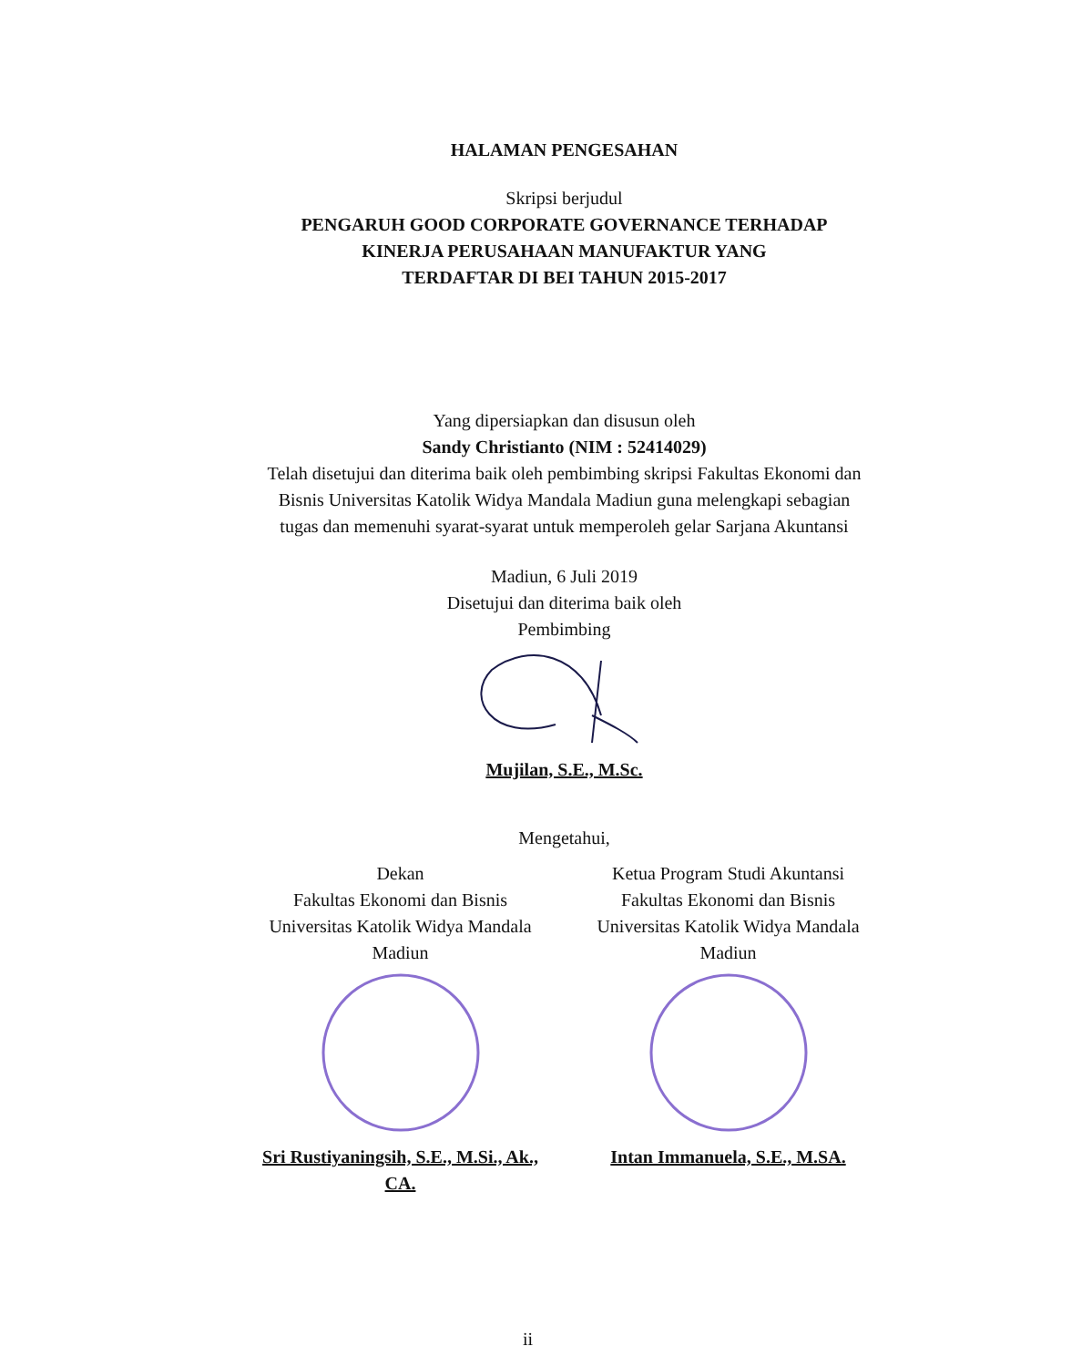HALAMAN PENGESAHAN
Skripsi berjudul
PENGARUH GOOD CORPORATE GOVERNANCE TERHADAP
KINERJA PERUSAHAAN MANUFAKTUR YANG
TERDAFTAR DI BEI TAHUN 2015-2017
Yang dipersiapkan dan disusun oleh
Sandy Christianto (NIM : 52414029)
Telah disetujui dan diterima baik oleh pembimbing skripsi Fakultas Ekonomi dan
Bisnis Universitas Katolik Widya Mandala Madiun guna melengkapi sebagian
tugas dan memenuhi syarat-syarat untuk memperoleh gelar Sarjana Akuntansi
Madiun, 6 Juli 2019
Disetujui dan diterima baik oleh
Pembimbing
Mujilan, S.E., M.Sc.
Mengetahui,
Dekan
Fakultas Ekonomi dan Bisnis
Universitas Katolik Widya Mandala
Madiun
Sri Rustiyaningsih, S.E., M.Si., Ak., CA.
Ketua Program Studi Akuntansi
Fakultas Ekonomi dan Bisnis
Universitas Katolik Widya Mandala
Madiun
Intan Immanuela, S.E., M.SA.
ii